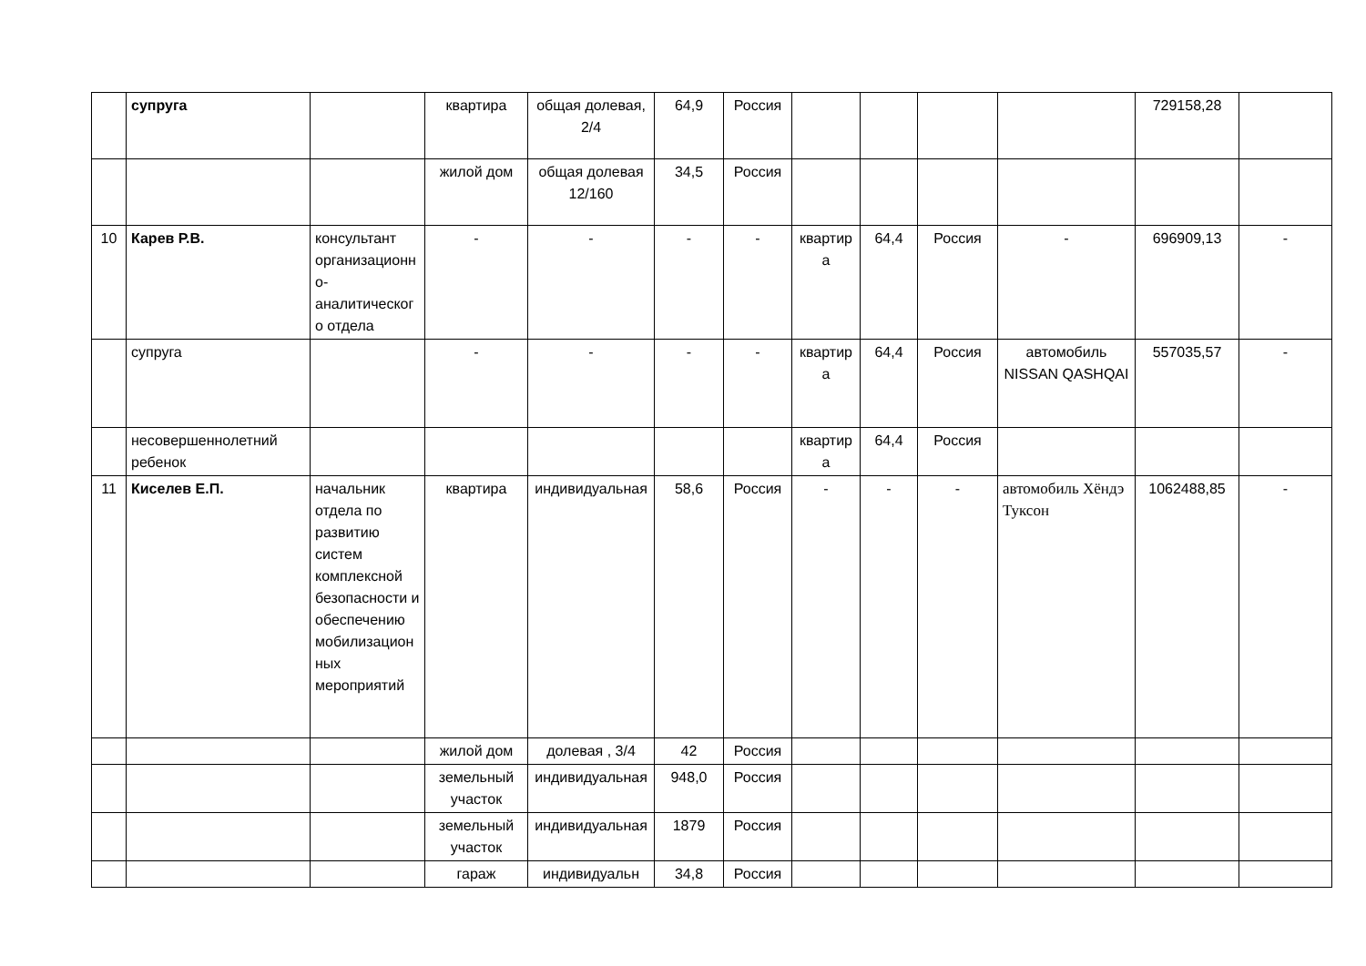| | супруга | | квартира | общая долевая, 2/4 | 64,9 | Россия | | | | | 729158,28 | |
| | | | жилой дом | общая долевая 12/160 | 34,5 | Россия | | | | | | |
| 10 | Карев Р.В. | консультант организационно-аналитического отдела | - | - | - | - | квартира | 64,4 | Россия | - | 696909,13 | - |
| | супруга | | - | - | - | - | квартира | 64,4 | Россия | автомобиль NISSAN QASHQAI | 557035,57 | - |
| | несовершеннолетний ребенок | | | | | | квартира | 64,4 | Россия | | | |
| 11 | Киселев Е.П. | начальник отдела по развитию систем комплексной безопасности и обеспечению мобилизационных мероприятий | квартира | индивидуальная | 58,6 | Россия | - | - | - | автомобиль Хёндэ Туксон | 1062488,85 | - |
| | | | жилой дом | долевая , 3/4 | 42 | Россия | | | | | | |
| | | | земельный участок | индивидуальная | 948,0 | Россия | | | | | | |
| | | | земельный участок | индивидуальная | 1879 | Россия | | | | | | |
| | | | гараж | индивидуальн | 34,8 | Россия | | | | | | |